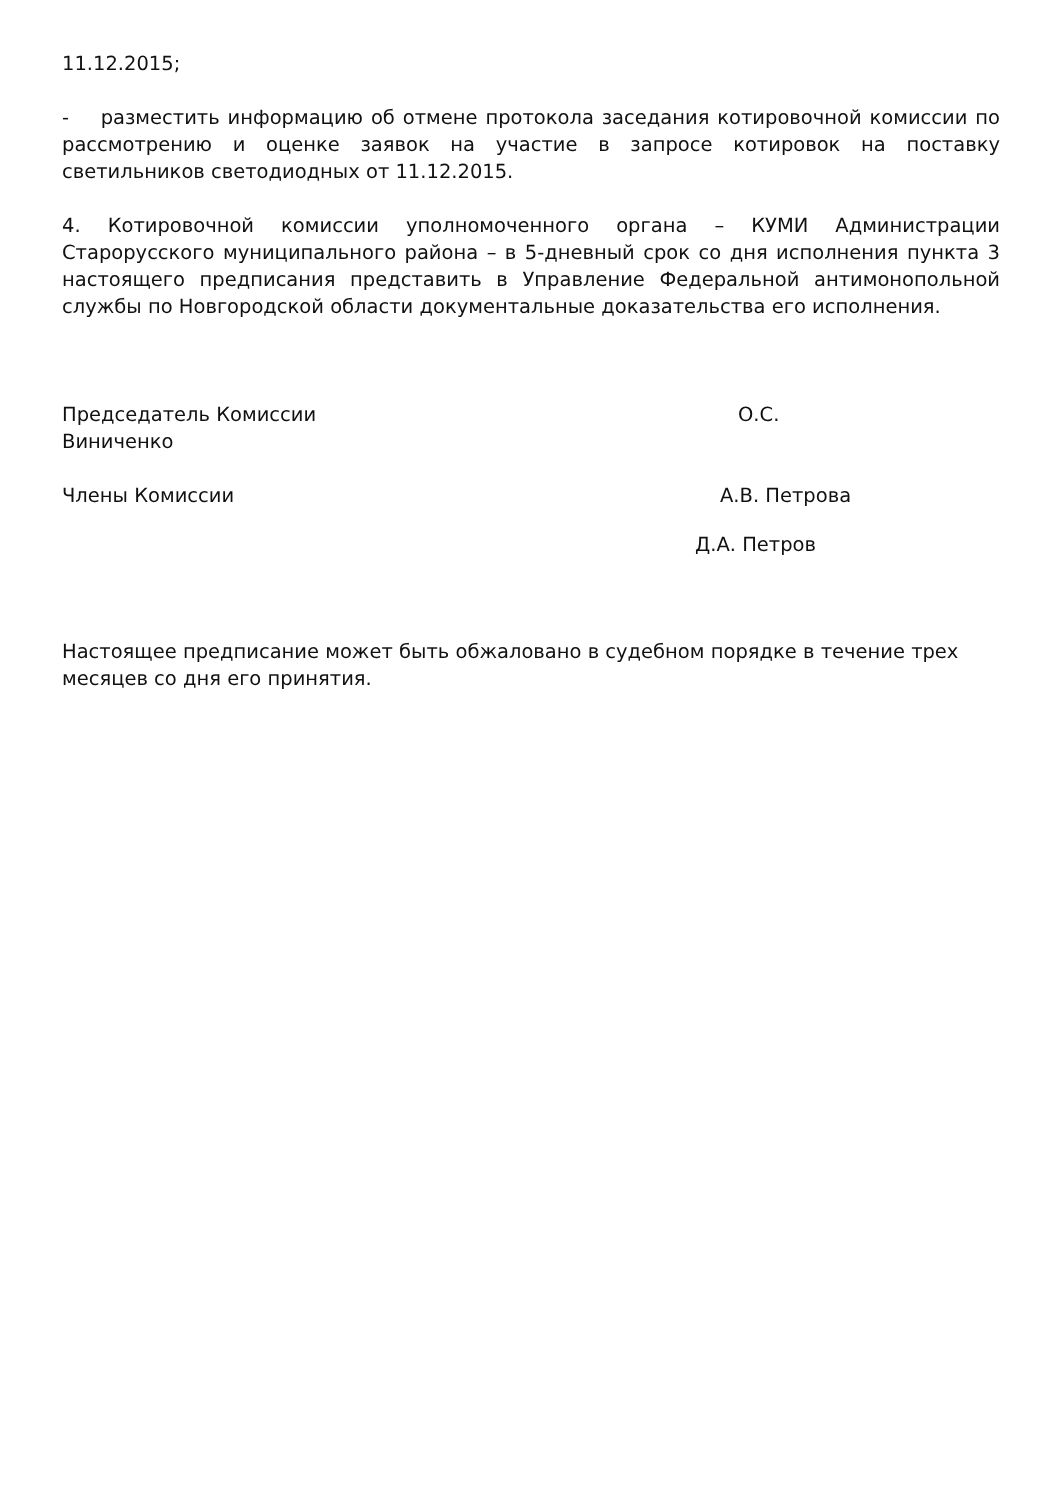11.12.2015;
- разместить информацию об отмене протокола заседания котировочной комиссии по рассмотрению и оценке заявок на участие в запросе котировок на поставку светильников светодиодных от 11.12.2015.
4. Котировочной комиссии уполномоченного органа – КУМИ Администрации Старорусского муниципального района – в 5-дневный срок со дня исполнения пункта 3 настоящего предписания представить в Управление Федеральной антимонопольной службы по Новгородской области документальные доказательства его исполнения.
Председатель Комиссии О.С.
Виниченко
Члены Комиссии А.В. Петрова
Д.А. Петров
Настоящее предписание может быть обжаловано в судебном порядке в течение трех месяцев со дня его принятия.